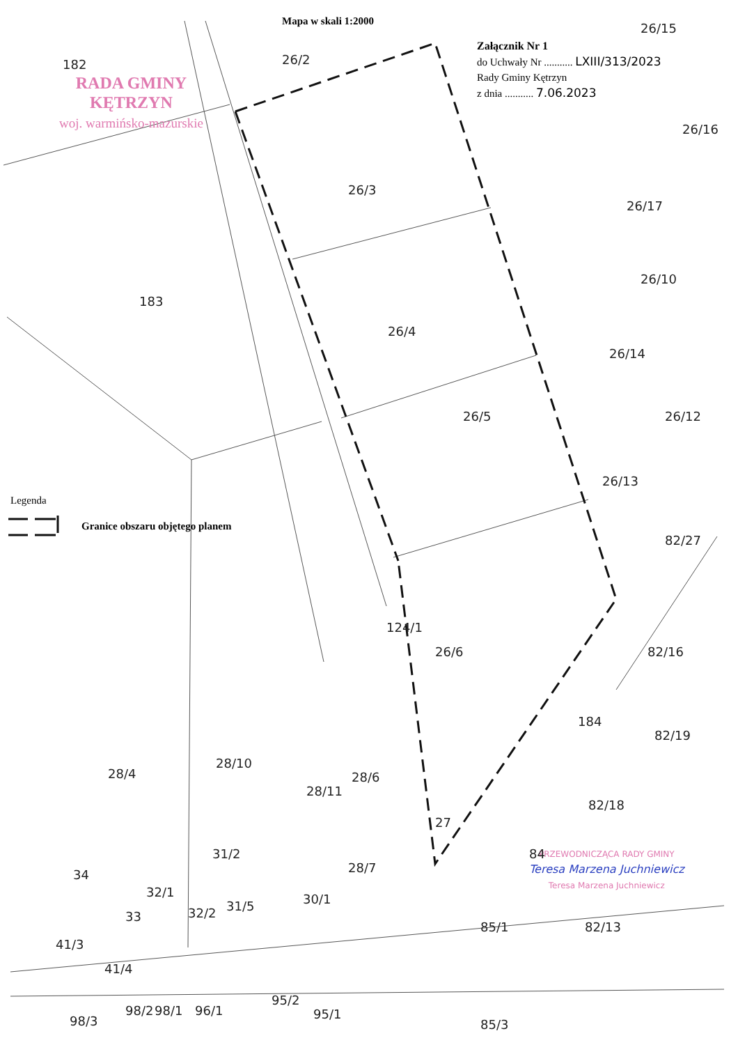Mapa w skali 1:2000
Załącznik Nr 1
do Uchwały Nr ........... LXIII/313/2023
Rady Gminy Kętrzyn
z dnia ........... 7.06.2023
RADA GMINY
KĘTRZYN
woj. warmińsko-mazurskie
Legenda
Granice obszaru objętego planem
PRZEWODNICZĄCA RADY GMINY
Teresa Marzena Juchniewicz
Teresa Marzena Juchniewicz
182 26/2
26/15
26/16
26/3
26/17
183
26/10
26/4
26/14
26/5 26/12
26/13
82/27
124/1
26/6 82/16
184
82/19
28/10
28/4 28/6
28/11
82/18
27
31/2
28/7
34
84
32/1 30/1
33 32/2 31/5
85/1 82/13
41/3
41/4
95/2
98/3
98/2 98/1 96/1 95/1
85/3